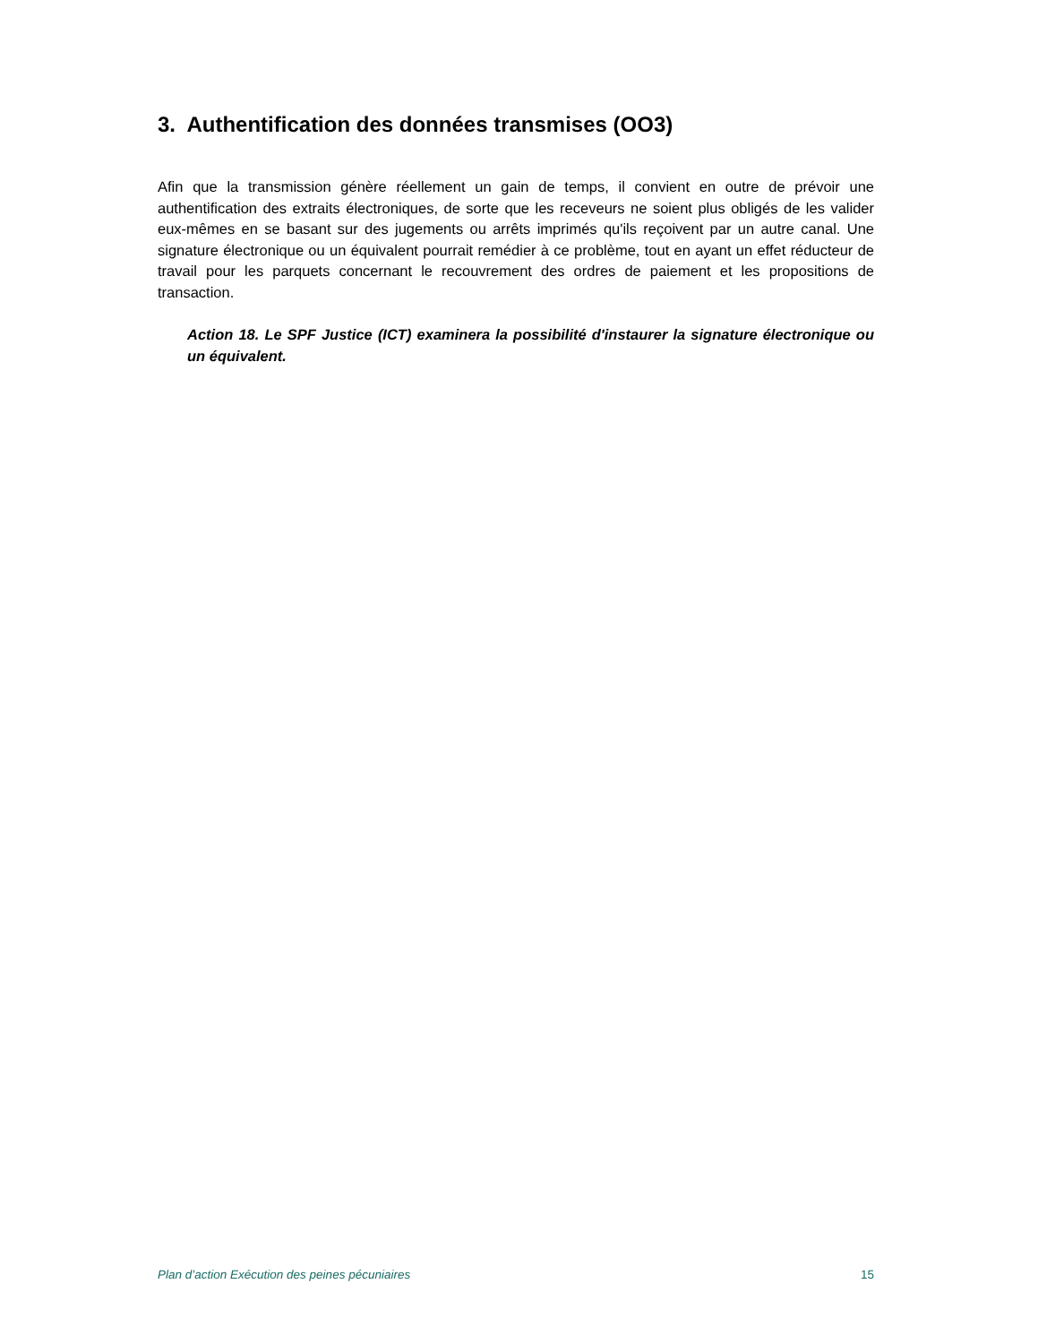3. Authentification des données transmises (OO3)
Afin que la transmission génère réellement un gain de temps, il convient en outre de prévoir une authentification des extraits électroniques, de sorte que les receveurs ne soient plus obligés de les valider eux-mêmes en se basant sur des jugements ou arrêts imprimés qu'ils reçoivent par un autre canal. Une signature électronique ou un équivalent pourrait remédier à ce problème, tout en ayant un effet réducteur de travail pour les parquets concernant le recouvrement des ordres de paiement et les propositions de transaction.
Action 18. Le SPF Justice (ICT) examinera la possibilité d'instaurer la signature électronique ou un équivalent.
Plan d’action Exécution des peines pécuniaires 15